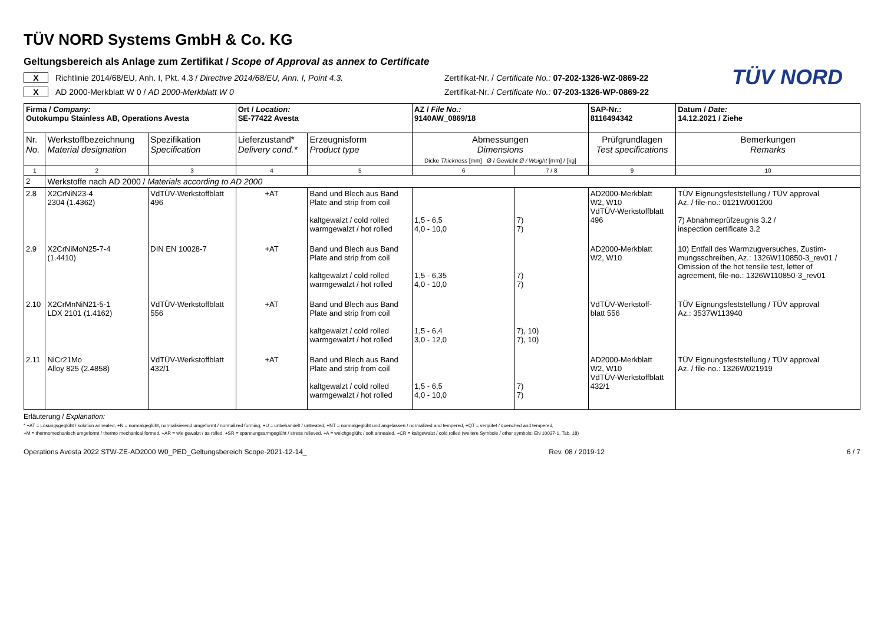TÜV NORD
TÜV NORD Systems GmbH & Co. KG
Geltungsbereich als Anlage zum Zertifikat / Scope of Approval as annex to Certificate
X Richtlinie 2014/68/EU, Anh. I, Pkt. 4.3 / Directive 2014/68/EU, Ann. I, Point 4.3. Zertifikat-Nr. / Certificate No.: 07-202-1326-WZ-0869-22
X AD 2000-Merkblatt W 0 / AD 2000-Merkblatt W 0 Zertifikat-Nr. / Certificate No.: 07-203-1326-WP-0869-22
| Firma / Company: Outokumpu Stainless AB, Operations Avesta | | | Ort / Location: SE-77422 Avesta | | AZ / File No.: 9140AW_0869/18 | | SAP-Nr.: 8116494342 | Datum / Date: 14.12.2021 / Ziehe |
| Nr. No. | Werkstoffbezeichnung Material designation | Spezifikation Specification | Lieferzustand* Delivery cond.* | Erzeugnisform Product type | Abmessungen Dimensions Dicke Thickness [mm] Ø / Gewicht Ø / Weight [mm] / [kg] | | Prüfgrundlagen Test specifications | Bemerkungen Remarks |
| 1 | 2 | 3 | 4 | 5 | 6 | 7 / 8 | 9 | 10 |
| 2 | Werkstoffe nach AD 2000 / Materials according to AD 2000 | | | | | | | |
| 2.8 | X2CrNiN23-4 2304 (1.4362) | VdTÜV-Werkstoffblatt 496 | +AT | Band und Blech aus Band Plate and strip from coil kaltgewalzt / cold rolled warmgewalzt / hot rolled | 1,5 - 6,5 4,0 - 10,0 | 7) 7) | AD2000-Merkblatt W2, W10 VdTÜV-Werkstoffblatt 496 | TÜV Eignungsfeststellung / TÜV approval Az. / file-no.: 0121W001200 7) Abnahmeprüfzeugnis 3.2 / inspection certificate 3.2 |
| 2.9 | X2CrNiMoN25-7-4 (1.4410) | DIN EN 10028-7 | +AT | Band und Blech aus Band Plate and strip from coil kaltgewalzt / cold rolled warmgewalzt / hot rolled | 1,5 - 6,35 4,0 - 10,0 | 7) 7) | AD2000-Merkblatt W2, W10 | 10) Entfall des Warmzugversuches, Zustim- mungsschreiben, Az.: 1326W110850-3_rev01 / Omission of the hot tensile test, letter of agreement, file-no.: 1326W110850-3_rev01 |
| 2.10 | X2CrMnNiN21-5-1 LDX 2101 (1.4162) | VdTÜV-Werkstoffblatt 556 | +AT | Band und Blech aus Band Plate and strip from coil kaltgewalzt / cold rolled warmgewalzt / hot rolled | 1,5 - 6,4 3,0 - 12,0 | 7), 10) 7), 10) | VdTÜV-Werkstoff- blatt 556 | TÜV Eignungsfeststellung / TÜV approval Az.: 3537W113940 |
| 2.11 | NiCr21Mo Alloy 825 (2.4858) | VdTÜV-Werkstoffblatt 432/1 | +AT | Band und Blech aus Band Plate and strip from coil kaltgewalzt / cold rolled warmgewalzt / hot rolled | 1,5 - 6,5 4,0 - 10,0 | 7) 7) | AD2000-Merkblatt W2, W10 VdTÜV-Werkstoffblatt 432/1 | TÜV Eignungsfeststellung / TÜV approval Az. / file-no.: 1326W021919 |
Erläuterung / Explanation:
* +AT = Lösungsgeglüht / solution annealed, +N = normalgeglüht, normalisierend umgeformt / normalized forming, +U = unbehandelt / untreated, +NT = normalgeglüht und angelassen / normalized and tempered, +QT = vergütet / quenched and tempered,
+M = thermomechanisch umgeformt / thermo mechanical formed, +AR = wie gewalzt / as rolled, +SR = spannungsarmgeglüht / stress relieved, +A = weichgeglüht / soft annealed, +CR = kaltgewalzt / cold rolled (weitere Symbole / other symbols: EN 10027-1, Tab. 18)
Operations Avesta 2022 STW-ZE-AD2000 W0_PED_Geltungsbereich Scope-2021-12-14_ Rev. 08 / 2019-12 6 / 7